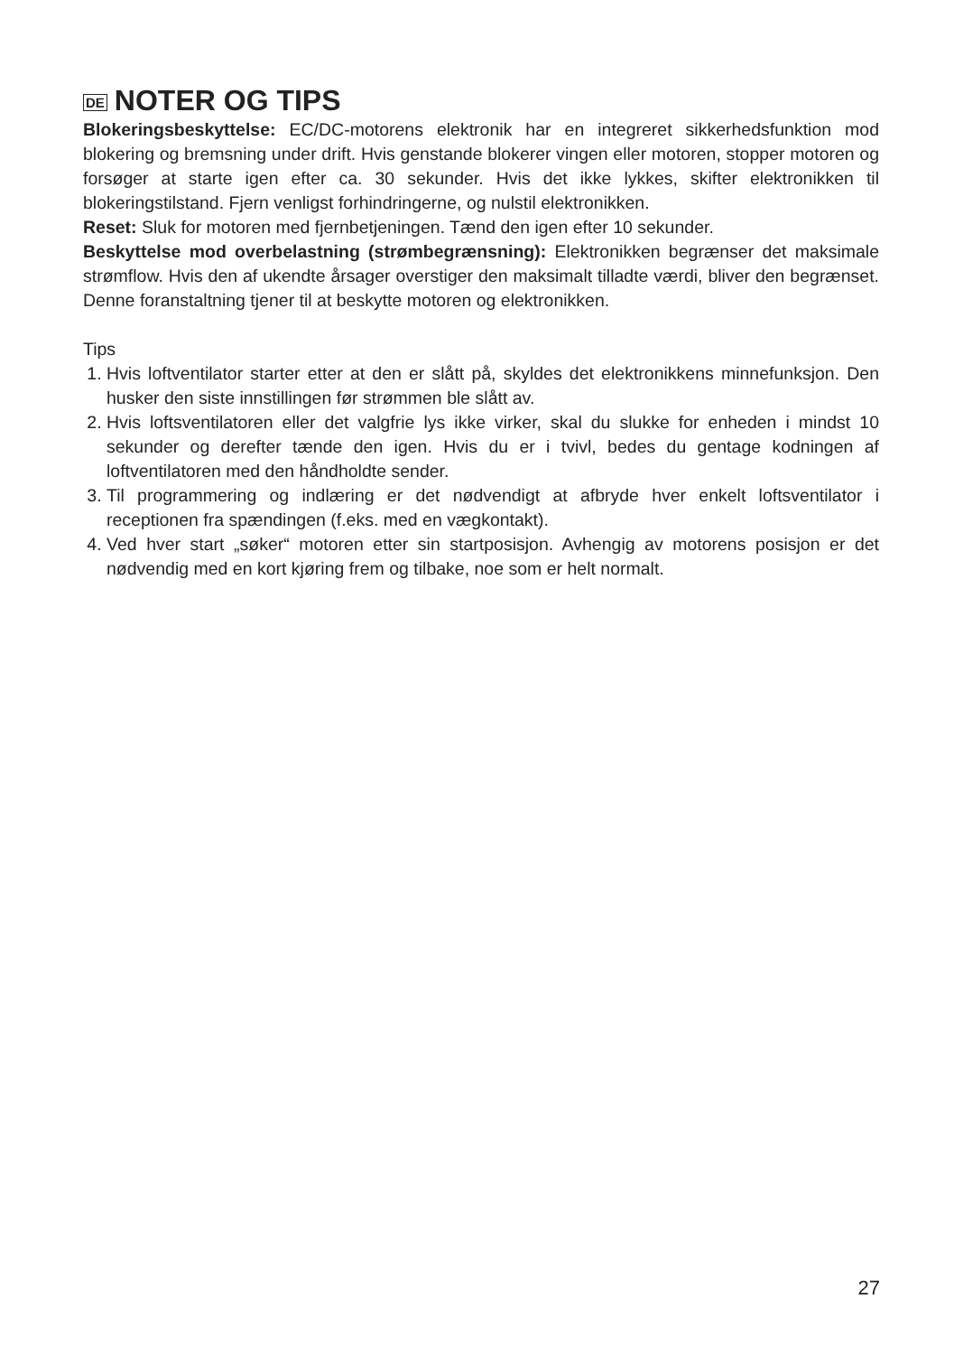DE NOTER OG TIPS
Blokeringsbeskyttelse: EC/DC-motorens elektronik har en integreret sikkerhedsfunktion mod blokering og bremsning under drift. Hvis genstande blokerer vingen eller motoren, stopper motoren og forsøger at starte igen efter ca. 30 sekunder. Hvis det ikke lykkes, skifter elektronikken til blokeringstilstand. Fjern venligst forhindringerne, og nulstil elektronikken.
Reset: Sluk for motoren med fjernbetjeningen. Tænd den igen efter 10 sekunder.
Beskyttelse mod overbelastning (strømbegrænsning): Elektronikken begrænser det maksimale strømflow. Hvis den af ukendte årsager overstiger den maksimalt tilladte værdi, bliver den begrænset. Denne foranstaltning tjener til at beskytte motoren og elektronikken.
Tips
1. Hvis loftventilator starter etter at den er slått på, skyldes det elektronikkens minnefunksjon. Den husker den siste innstillingen før strømmen ble slått av.
2. Hvis loftsventilatoren eller det valgfrie lys ikke virker, skal du slukke for enheden i mindst 10 sekunder og derefter tænde den igen. Hvis du er i tvivl, bedes du gentage kodningen af loftventilatoren med den håndholdte sender.
3. Til programmering og indlæring er det nødvendigt at afbryde hver enkelt loftsventilator i receptionen fra spændingen (f.eks. med en vægkontakt).
4. Ved hver start „søker“ motoren etter sin startposisjon. Avhengig av motorens posisjon er det nødvendig med en kort kjøring frem og tilbake, noe som er helt normalt.
27